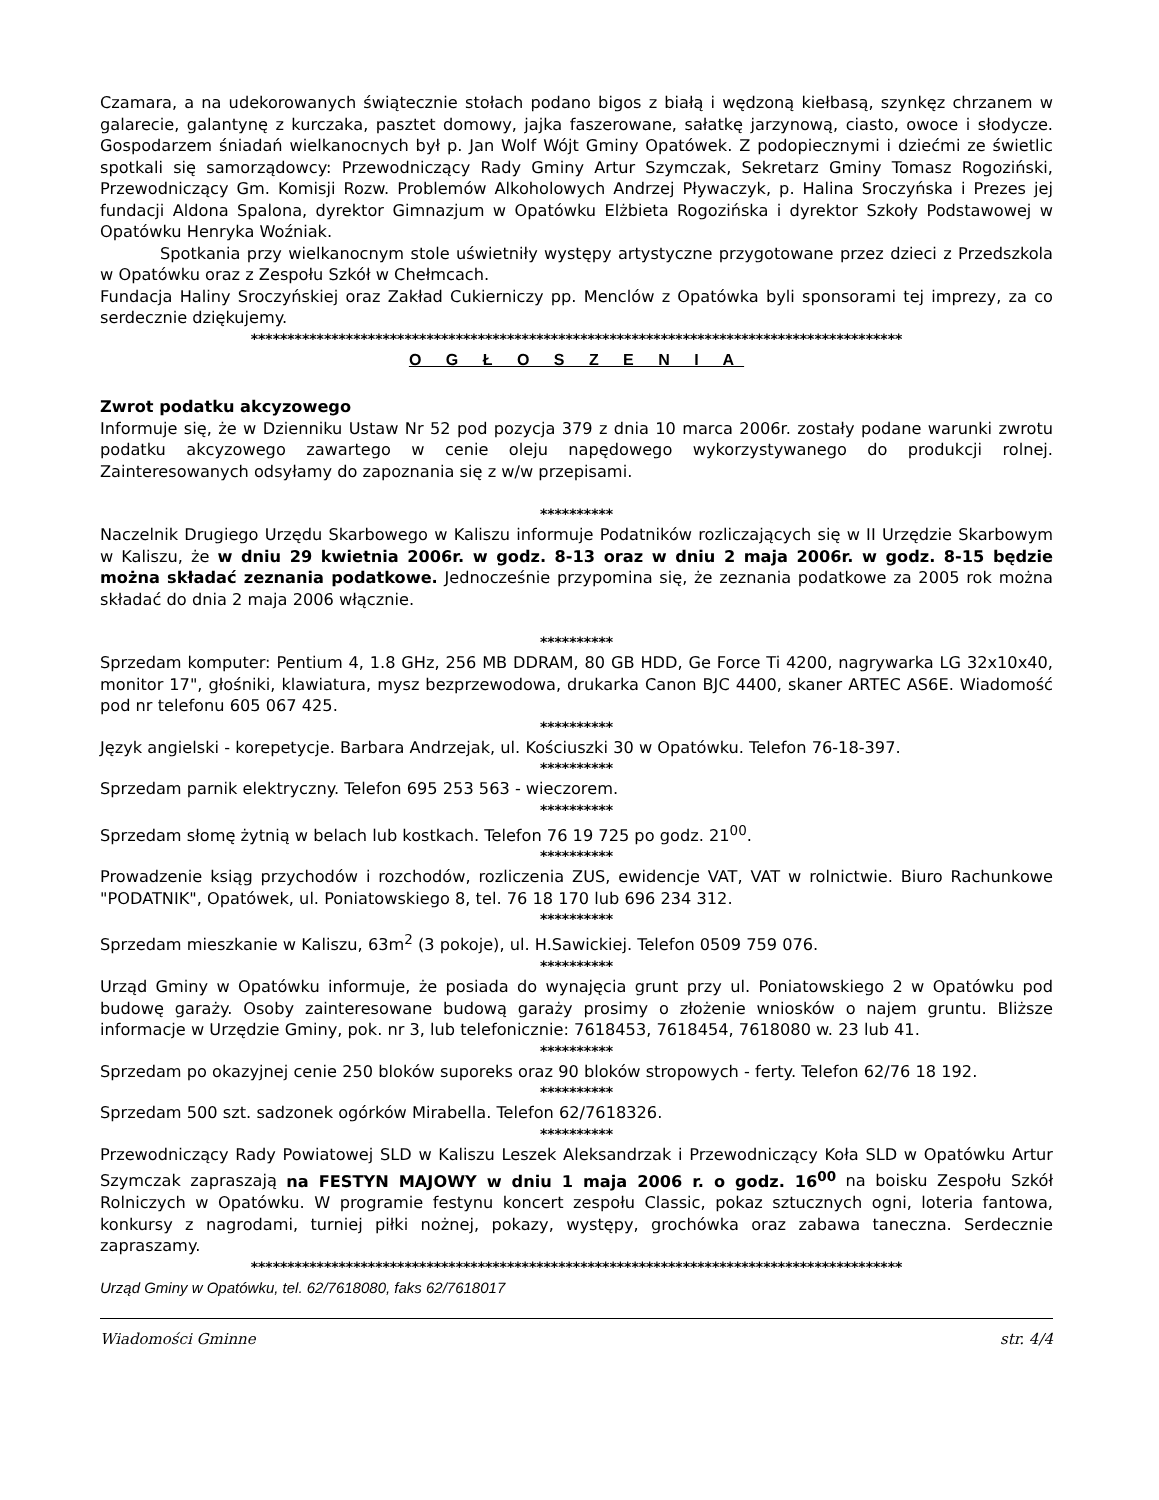Czamara, a na udekorowanych świątecznie stołach podano bigos z białą i wędzoną kiełbasą, szynkęz chrzanem w galarecie, galantynę z kurczaka, pasztet domowy, jajka faszerowane, sałatkę jarzynową, ciasto, owoce i słodycze. Gospodarzem śniadań wielkanocnych był p. Jan Wolf Wójt Gminy Opatówek. Z podopiecznymi i dziećmi ze świetlic spotkali się samorządowcy: Przewodniczący Rady Gminy Artur Szymczak, Sekretarz Gminy Tomasz Rogoziński, Przewodniczący Gm. Komisji Rozw. Problemów Alkoholowych Andrzej Pływaczyk, p. Halina Sroczyńska i Prezes jej fundacji Aldona Spalona, dyrektor Gimnazjum w Opatówku Elżbieta Rogozińska i dyrektor Szkoły Podstawowej w Opatówku Henryka Woźniak.
Spotkania przy wielkanocnym stole uświetniły występy artystyczne przygotowane przez dzieci z Przedszkola w Opatówku oraz z Zespołu Szkół w Chełmcach.
Fundacja Haliny Sroczyńskiej oraz Zakład Cukierniczy pp. Menclów z Opatówka byli sponsorami tej imprezy, za co serdecznie dziękujemy.
*****************************************************************************************
O G Ł O S Z E N I A
Zwrot podatku akcyzowego
Informuje się, że w Dzienniku Ustaw Nr 52 pod pozycja 379 z dnia 10 marca 2006r. zostały podane warunki zwrotu podatku akcyzowego zawartego w cenie oleju napędowego wykorzystywanego do produkcji rolnej. Zainteresowanych odsyłamy do zapoznania się z w/w przepisami.
**********
Naczelnik Drugiego Urzędu Skarbowego w Kaliszu informuje Podatników rozliczających się w II Urzędzie Skarbowym w Kaliszu, że w dniu 29 kwietnia 2006r. w godz. 8-13 oraz w dniu 2 maja 2006r. w godz. 8-15 będzie można składać zeznania podatkowe. Jednocześnie przypomina się, że zeznania podatkowe za 2005 rok można składać do dnia 2 maja 2006 włącznie.
**********
Sprzedam komputer: Pentium 4, 1.8 GHz, 256 MB DDRAM, 80 GB HDD, Ge Force Ti 4200, nagrywarka LG 32x10x40, monitor 17", głośniki, klawiatura, mysz bezprzewodowa, drukarka Canon BJC 4400, skaner ARTEC AS6E. Wiadomość pod nr telefonu 605 067 425.
**********
Język angielski - korepetycje. Barbara Andrzejak, ul. Kościuszki 30 w Opatówku. Telefon 76-18-397.
**********
Sprzedam parnik elektryczny. Telefon 695 253 563 - wieczorem.
**********
Sprzedam słomę żytnią w belach lub kostkach. Telefon 76 19 725 po godz. 21<sup>00</sup>.
**********
Prowadzenie ksiąg przychodów i rozchodów, rozliczenia ZUS, ewidencje VAT, VAT w rolnictwie. Biuro Rachunkowe "PODATNIK", Opatówek, ul. Poniatowskiego 8, tel. 76 18 170 lub 696 234 312.
**********
Sprzedam mieszkanie w Kaliszu, 63m<sup>2</sup> (3 pokoje), ul. H.Sawickiej. Telefon 0509 759 076.
**********
Urząd Gminy w Opatówku informuje, że posiada do wynajęcia grunt przy ul. Poniatowskiego 2 w Opatówku pod budowę garaży. Osoby zainteresowane budową garaży prosimy o złożenie wniosków o najem gruntu. Bliższe informacje w Urzędzie Gminy, pok. nr 3, lub telefonicznie: 7618453, 7618454, 7618080 w. 23 lub 41.
**********
Sprzedam po okazyjnej cenie 250 bloków suporeks oraz 90 bloków stropowych - ferty. Telefon 62/76 18 192.
**********
Sprzedam 500 szt. sadzonek ogórków Mirabella. Telefon 62/7618326.
**********
Przewodniczący Rady Powiatowej SLD w Kaliszu Leszek Aleksandrzak i Przewodniczący Koła SLD w Opatówku Artur Szymczak zapraszają na FESTYN MAJOWY w dniu 1 maja 2006 r. o godz. 16<sup>00</sup> na boisku Zespołu Szkół Rolniczych w Opatówku. W programie festynu koncert zespołu Classic, pokaz sztucznych ogni, loteria fantowa, konkursy z nagrodami, turniej piłki nożnej, pokazy, występy, grochówka oraz zabawa taneczna. Serdecznie zapraszamy.
*****************************************************************************************
Urząd Gminy w Opatówku, tel. 62/7618080, faks 62/7618017
Wiadomości Gminne str. 4/4